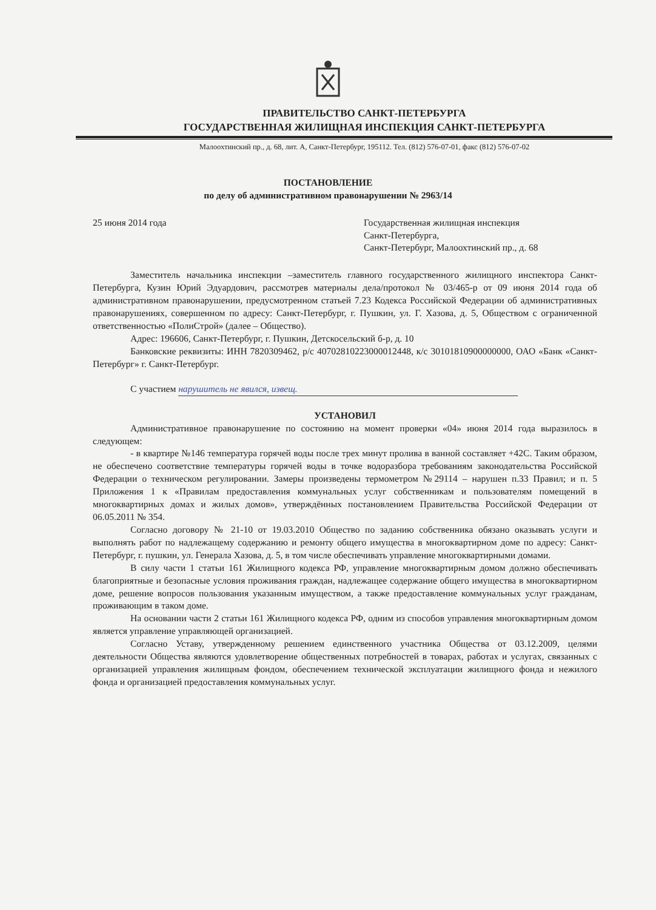ПРАВИТЕЛЬСТВО САНКТ-ПЕТЕРБУРГА
ГОСУДАРСТВЕННАЯ ЖИЛИЩНАЯ ИНСПЕКЦИЯ САНКТ-ПЕТЕРБУРГА
Малоохтинский пр., д. 68, лит. А, Санкт-Петербург, 195112. Тел. (812) 576-07-01, факс (812) 576-07-02
ПОСТАНОВЛЕНИЕ
по делу об административном правонарушении № 2963/14
25 июня 2014 года Государственная жилищная инспекция
Санкт-Петербурга,
Санкт-Петербург, Малоохтинский пр., д. 68
Заместитель начальника инспекции –заместитель главного государственного жилищного инспектора Санкт-Петербурга, Кузин Юрий Эдуардович, рассмотрев материалы дела/протокол № 03/465-р от 09 июня 2014 года об административном правонарушении, предусмотренном статьей 7.23 Кодекса Российской Федерации об административных правонарушениях, совершенном по адресу: Санкт-Петербург, г. Пушкин, ул. Г. Хазова, д. 5, Обществом с ограниченной ответственностью «ПолиСтрой» (далее – Общество).
Адрес: 196606, Санкт-Петербург, г. Пушкин, Детскосельский б-р, д. 10
Банковские реквизиты: ИНН 7820309462, р/с 40702810223000012448, к/с 30101810900000000, ОАО «Банк «Санкт-Петербург» г. Санкт-Петербург.
С участием нарушитель не явился, извещ.
УСТАНОВИЛ
Административное правонарушение по состоянию на момент проверки «04» июня 2014 года выразилось в следующем:
- в квартире №146 температура горячей воды после трех минут пролива в ванной составляет +42С. Таким образом, не обеспечено соответствие температуры горячей воды в точке водоразбора требованиям законодательства Российской Федерации о техническом регулировании. Замеры произведены термометром №29114 – нарушен п.33 Правил; и п. 5 Приложения 1 к «Правилам предоставления коммунальных услуг собственникам и пользователям помещений в многоквартирных домах и жилых домов», утверждённых постановлением Правительства Российской Федерации от 06.05.2011 № 354.
Согласно договору № 21-10 от 19.03.2010 Общество по заданию собственника обязано оказывать услуги и выполнять работ по надлежащему содержанию и ремонту общего имущества в многоквартирном доме по адресу: Санкт-Петербург, г. пушкин, ул. Генерала Хазова, д. 5, в том числе обеспечивать управление многоквартирными домами.
В силу части 1 статьи 161 Жилищного кодекса РФ, управление многоквартирным домом должно обеспечивать благоприятные и безопасные условия проживания граждан, надлежащее содержание общего имущества в многоквартирном доме, решение вопросов пользования указанным имуществом, а также предоставление коммунальных услуг гражданам, проживающим в таком доме.
На основании части 2 статьи 161 Жилищного кодекса РФ, одним из способов управления многоквартирным домом является управление управляющей организацией.
Согласно Уставу, утвержденному решением единственного участника Общества от 03.12.2009, целями деятельности Общества являются удовлетворение общественных потребностей в товарах, работах и услугах, связанных с организацией управления жилищным фондом, обеспечением технической эксплуатации жилищного фонда и нежилого фонда и организацией предоставления коммунальных услуг.